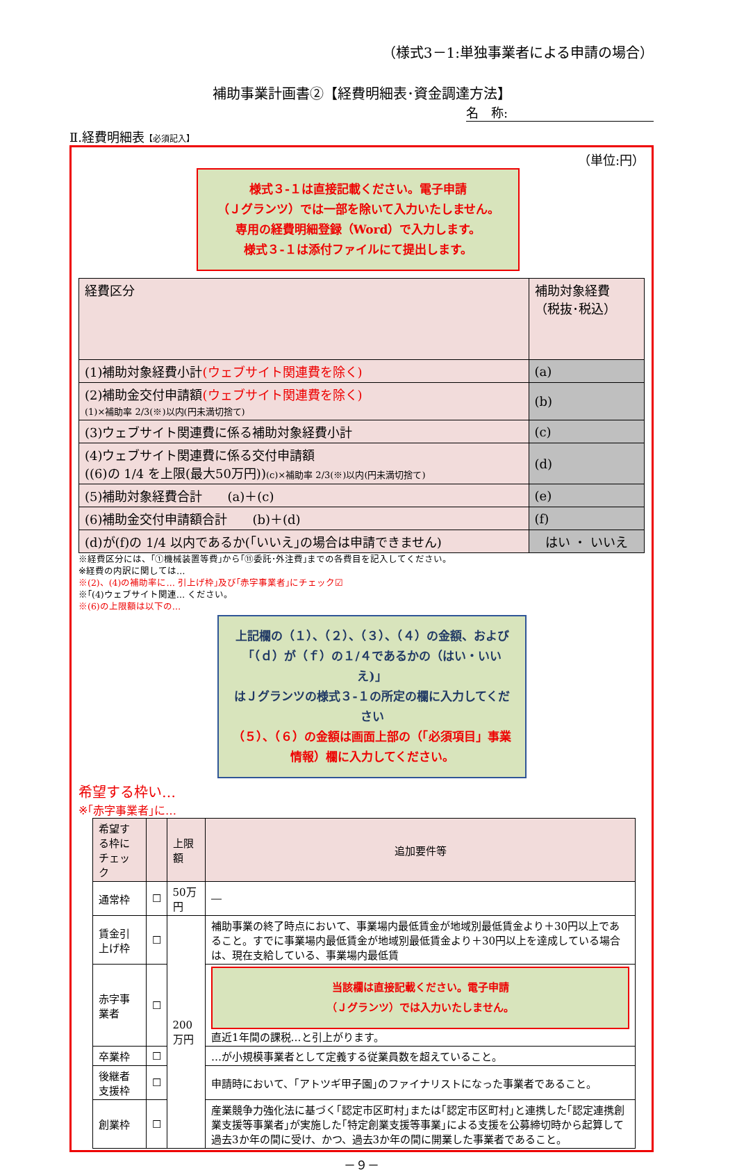（様式3－1:単独事業者による申請の場合）
補助事業計画書②【経費明細表･資金調達方法】
名　称:
Ⅱ.経費明細表【必須記入】
（単位:円）
様式３‐１は直接記載ください。電子申請
（Ｊグランツ）では一部を除いて入力いたしません。
専用の経費明細登録（Word）で入力します。
様式３‐１は添付ファイルにて提出します。
| 経費区分 | 補助対象経費 （税抜･税込） |
| (1)補助対象経費小計 (ウェブサイト関連費を除く) | (a) |
| (2)補助金交付申請額 (ウェブサイト関連費を除く) (1)×補助率 2/3(※)以内(円未満切捨て) | (b) |
| (3)ウェブサイト関連費に係る補助対象経費小計 | (c) |
| (4)ウェブサイト関連費に係る交付申請額 ((6)の 1/4 を上限(最大50万円)) (c)×補助率 2/3(※)以内(円未満切捨て) | (d) |
| (5)補助対象経費合計 (a)＋(c) | (e) |
| (6)補助金交付申請額合計 (b)＋(d) | (f) |
| (d)が(f)の 1/4 以内であるか(｢いいえ｣の場合は申請できません) | はい ・ いいえ |
※経費区分には、｢①機械装置等費｣から｢⑪委託･外注費｣までの各費目を記入してください。
※経費の内訳に関しては…
※(2)、(4)の補助率に… 引上げ枠｣及び｢赤字事業者｣にチェック☑
※｢(4)ウェブサイト関連… ください。
※(6)の上限額は以下の…
上記欄の（１）、（２）、（３）、（４）の金額、および「（ｄ）が（ｆ）の１/４であるかの（はい・いいえ)」
はＪグランツの様式３‐１の所定の欄に入力してください
（５）、（６）の金額は画面上部の（「必須項目」事業情報）欄に入力してください。
希望する枠い…
※｢赤字事業者｣に…
| 希望する枠にチェック | | 上限額 | 追加要件等 |
| --- | --- | --- | --- |
| 通常枠 | ☐ | 50万円 | ― |
| 賃金引上げ枠 | ☐ | 200万円 | 補助事業の終了時点において、事業場内最低賃金が地域別最低賃金より＋30円以上であること。すでに事業場内最低賃金が地域別最低賃金より＋30円以上を達成している場合は、現在支給している、事業場内最低賃 |
| 赤字事業者 | ☐ | | 当該欄は直接記載ください。電子申請 （Ｊグランツ）では入力いたしません。 直近1年間の課税…と引上がります。 |
| 卒業枠 | ☐ | | …が小規模事業者として定義する従業員数を超えていること。 |
| 後継者支援枠 | ☐ | | 申請時において、｢アトツギ甲子園｣のファイナリストになった事業者であること。 |
| 創業枠 | ☐ | | 産業競争力強化法に基づく｢認定市区町村｣または｢認定市区町村｣と連携した｢認定連携創業支援等事業者｣が実施した｢特定創業支援等事業｣による支援を公募締切時から起算して過去3か年の間に受け、かつ、過去3か年の間に開業した事業者であること。 |
－９－